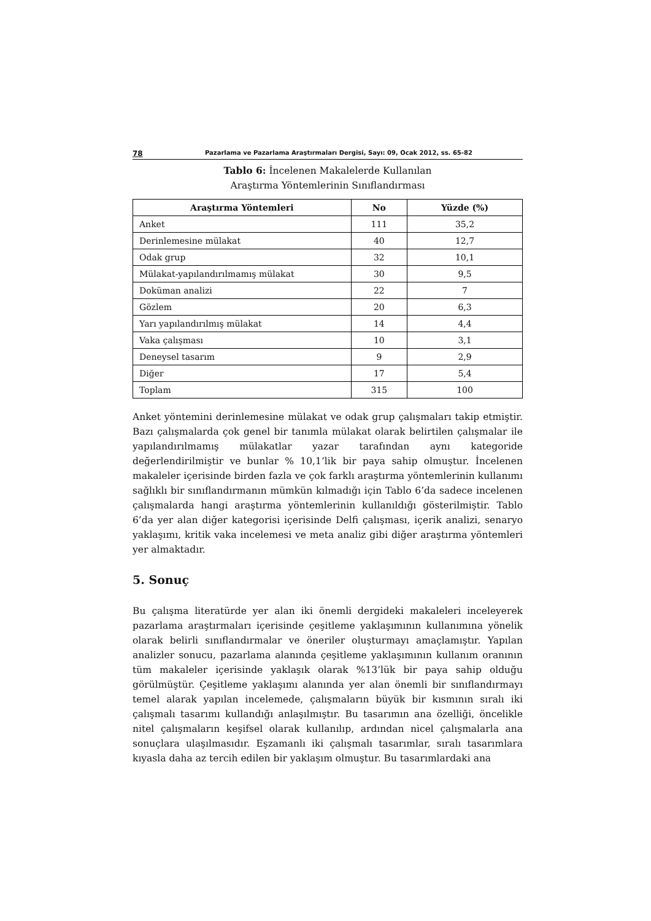78 Pazarlama ve Pazarlama Araştırmaları Dergisi, Sayı: 09, Ocak 2012, ss. 65-82
Tablo 6: İncelenen Makalelerde Kullanılan
Araştırma Yöntemlerinin Sınıflandırması
| Araştırma Yöntemleri | No | Yüzde (%) |
| --- | --- | --- |
| Anket | 111 | 35,2 |
| Derinlemesine mülakat | 40 | 12,7 |
| Odak grup | 32 | 10,1 |
| Mülakat-yapılandırılmamış mülakat | 30 | 9,5 |
| Doküman analizi | 22 | 7 |
| Gözlem | 20 | 6,3 |
| Yarı yapılandırılmış mülakat | 14 | 4,4 |
| Vaka çalışması | 10 | 3,1 |
| Deneysel tasarım | 9 | 2,9 |
| Diğer | 17 | 5,4 |
| Toplam | 315 | 100 |
Anket yöntemini derinlemesine mülakat ve odak grup çalışmaları takip etmiştir. Bazı çalışmalarda çok genel bir tanımla mülakat olarak belirtilen çalışmalar ile yapılandırılmamış mülakatlar yazar tarafından aynı kategoride değerlendirilmiştir ve bunlar % 10,1’lik bir paya sahip olmuştur. İncelenen makaleler içerisinde birden fazla ve çok farklı araştırma yöntemlerinin kullanımı sağlıklı bir sınıflandırmanın mümkün kılmadığı için Tablo 6’da sadece incelenen çalışmalarda hangi araştırma yöntemlerinin kullanıldığı gösterilmiştir. Tablo 6’da yer alan diğer kategorisi içerisinde Delfi çalışması, içerik analizi, senaryo yaklaşımı, kritik vaka incelemesi ve meta analiz gibi diğer araştırma yöntemleri yer almaktadır.
5. Sonuç
Bu çalışma literatürde yer alan iki önemli dergideki makaleleri inceleyerek pazarlama araştırmaları içerisinde çeşitleme yaklaşımının kullanımına yönelik olarak belirli sınıflandırmalar ve öneriler oluşturmayı amaçlamıştır. Yapılan analizler sonucu, pazarlama alanında çeşitleme yaklaşımının kullanım oranının tüm makaleler içerisinde yaklaşık olarak %13’lük bir paya sahip olduğu görülmüştür. Çeşitleme yaklaşımı alanında yer alan önemli bir sınıflandırmayı temel alarak yapılan incelemede, çalışmaların büyük bir kısmının sıralı iki çalışmalı tasarımı kullandığı anlaşılmıştır. Bu tasarımın ana özelliği, öncelikle nitel çalışmaların keşifsel olarak kullanılıp, ardından nicel çalışmalarla ana sonuçlara ulaşılmasıdır. Eşzamanlı iki çalışmalı tasarımlar, sıralı tasarımlara kıyasla daha az tercih edilen bir yaklaşım olmuştur. Bu tasarımlardaki ana